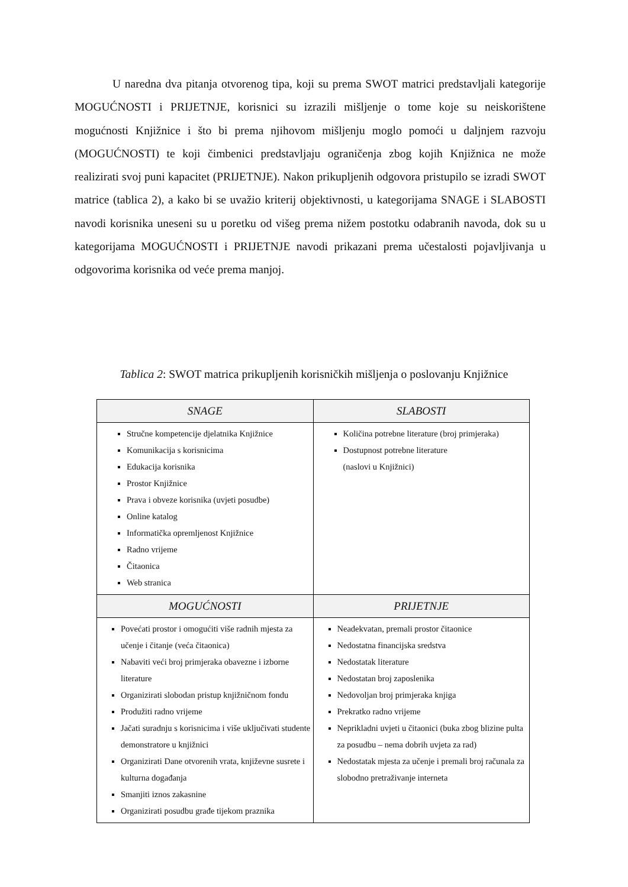U naredna dva pitanja otvorenog tipa, koji su prema SWOT matrici predstavljali kategorije MOGUĆNOSTI i PRIJETNJE, korisnici su izrazili mišljenje o tome koje su neiskorištene mogućnosti Knjižnice i što bi prema njihovom mišljenju moglo pomoći u daljnjem razvoju (MOGUĆNOSTI) te koji čimbenici predstavljaju ograničenja zbog kojih Knjižnica ne može realizirati svoj puni kapacitet (PRIJETNJE). Nakon prikupljenih odgovora pristupilo se izradi SWOT matrice (tablica 2), a kako bi se uvažio kriterij objektivnosti, u kategorijama SNAGE i SLABOSTI navodi korisnika uneseni su u poretku od višeg prema nižem postotku odabranih navoda, dok su u kategorijama MOGUĆNOSTI i PRIJETNJE navodi prikazani prema učestalosti pojavljivanja u odgovorima korisnika od veće prema manjoj.
Tablica 2: SWOT matrica prikupljenih korisničkih mišljenja o poslovanju Knjižnice
| SNAGE | SLABOSTI |
| --- | --- |
| Stručne kompetencije djelatnika Knjižnice Komunikacija s korisnicima Edukacija korisnika Prostor Knjižnice Prava i obveze korisnika (uvjeti posudbe) Online katalog Informatička opremljenost Knjižnice Radno vrijeme Čitaonica Web stranica | Količina potrebne literature (broj primjeraka) Dostupnost potrebne literature (naslovi u Knjižnici) |
| MOGUĆNOSTI | PRIJETNJE |
| Povećati prostor i omogućiti više radnih mjesta za učenje i čitanje (veća čitaonica) Nabaviti veći broj primjeraka obavezne i izborne literature Organizirati slobodan pristup knjižničnom fondu Produžiti radno vrijeme Jačati suradnju s korisnicima i više uključivati studente demonstratore u knjižnici Organizirati Dane otvorenih vrata, književne susrete i kulturna događanja Smanjiti iznos zakasnine Organizirati posudbu građe tijekom praznika | Neadekvatan, premali prostor čitaonice Nedostatna financijska sredstva Nedostatak literature Nedostatan broj zaposlenika Nedovoljan broj primjeraka knjiga Prekratko radno vrijeme Neprikladni uvjeti u čitaonici (buka zbog blizine pulta za posudbu – nema dobrih uvjeta za rad) Nedostatak mjesta za učenje i premali broj računala za slobodno pretraživanje interneta |